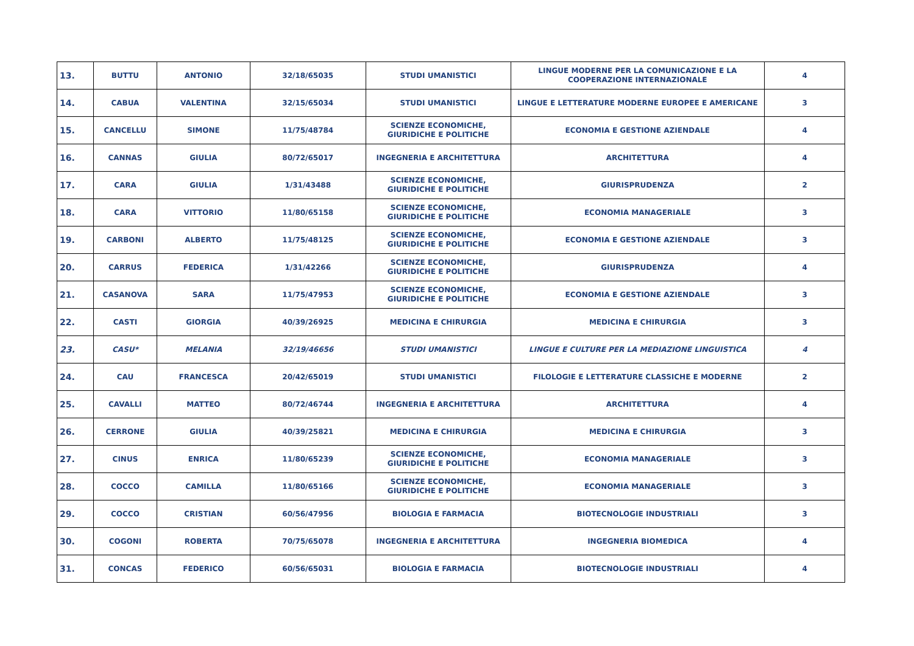| 13. | BUTTU | ANTONIO | 32/18/65035 | STUDI UMANISTICI | LINGUE MODERNE PER LA COMUNICAZIONE E LA COOPERAZIONE INTERNAZIONALE | 4 |
| 14. | CABUA | VALENTINA | 32/15/65034 | STUDI UMANISTICI | LINGUE E LETTERATURE MODERNE EUROPEE E AMERICANE | 3 |
| 15. | CANCELLU | SIMONE | 11/75/48784 | SCIENZE ECONOMICHE, GIURIDICHE E POLITICHE | ECONOMIA E GESTIONE AZIENDALE | 4 |
| 16. | CANNAS | GIULIA | 80/72/65017 | INGEGNERIA E ARCHITETTURA | ARCHITETTURA | 4 |
| 17. | CARA | GIULIA | 1/31/43488 | SCIENZE ECONOMICHE, GIURIDICHE E POLITICHE | GIURISPRUDENZA | 2 |
| 18. | CARA | VITTORIO | 11/80/65158 | SCIENZE ECONOMICHE, GIURIDICHE E POLITICHE | ECONOMIA MANAGERIALE | 3 |
| 19. | CARBONI | ALBERTO | 11/75/48125 | SCIENZE ECONOMICHE, GIURIDICHE E POLITICHE | ECONOMIA E GESTIONE AZIENDALE | 3 |
| 20. | CARRUS | FEDERICA | 1/31/42266 | SCIENZE ECONOMICHE, GIURIDICHE E POLITICHE | GIURISPRUDENZA | 4 |
| 21. | CASANOVA | SARA | 11/75/47953 | SCIENZE ECONOMICHE, GIURIDICHE E POLITICHE | ECONOMIA E GESTIONE AZIENDALE | 3 |
| 22. | CASTI | GIORGIA | 40/39/26925 | MEDICINA E CHIRURGIA | MEDICINA E CHIRURGIA | 3 |
| 23. | CASU* | MELANIA | 32/19/46656 | STUDI UMANISTICI | LINGUE E CULTURE PER LA MEDIAZIONE LINGUISTICA | 4 |
| 24. | CAU | FRANCESCA | 20/42/65019 | STUDI UMANISTICI | FILOLOGIE E LETTERATURE CLASSICHE E MODERNE | 2 |
| 25. | CAVALLI | MATTEO | 80/72/46744 | INGEGNERIA E ARCHITETTURA | ARCHITETTURA | 4 |
| 26. | CERRONE | GIULIA | 40/39/25821 | MEDICINA E CHIRURGIA | MEDICINA E CHIRURGIA | 3 |
| 27. | CINUS | ENRICA | 11/80/65239 | SCIENZE ECONOMICHE, GIURIDICHE E POLITICHE | ECONOMIA MANAGERIALE | 3 |
| 28. | COCCO | CAMILLA | 11/80/65166 | SCIENZE ECONOMICHE, GIURIDICHE E POLITICHE | ECONOMIA MANAGERIALE | 3 |
| 29. | COCCO | CRISTIAN | 60/56/47956 | BIOLOGIA E FARMACIA | BIOTECNOLOGIE INDUSTRIALI | 3 |
| 30. | COGONI | ROBERTA | 70/75/65078 | INGEGNERIA E ARCHITETTURA | INGEGNERIA BIOMEDICA | 4 |
| 31. | CONCAS | FEDERICO | 60/56/65031 | BIOLOGIA E FARMACIA | BIOTECNOLOGIE INDUSTRIALI | 4 |